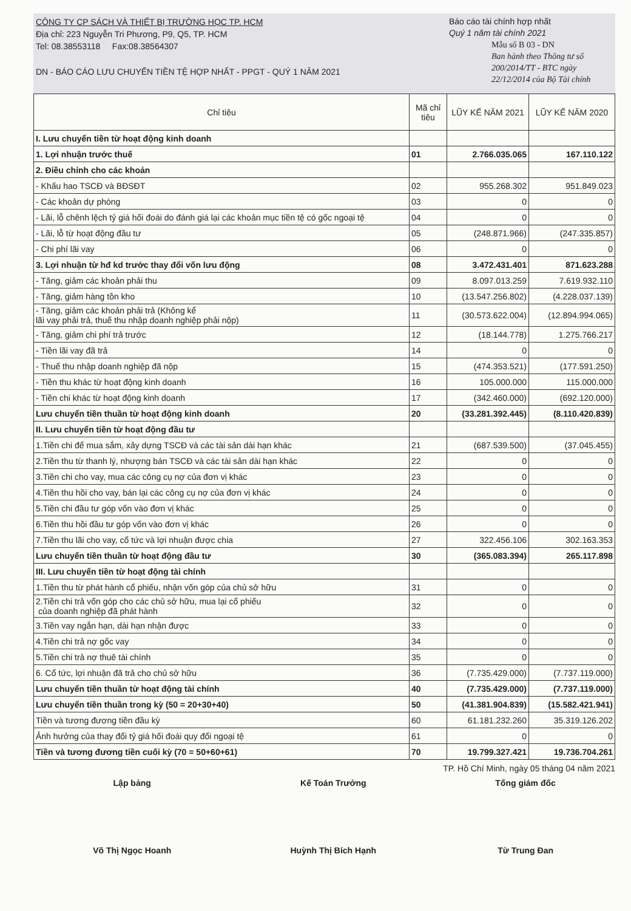CÔNG TY CP SÁCH VÀ THIẾT BỊ TRƯỜNG HỌC TP. HCM
Địa chỉ: 223 Nguyễn Tri Phương, P9, Q5, TP. HCM
Tel: 08.38553118 Fax:08.38564307
DN - BÁO CÁO LƯU CHUYỂN TIỀN TỆ HỢP NHẤT - PPGT - QUÝ 1 NĂM 2021
Báo cáo tài chính hợp nhất
Quý 1 năm tài chính 2021
Mẫu số B 03 - DN
Ban hành theo Thông tư số 200/2014/TT - BTC ngày 22/12/2014 của Bộ Tài chính
| Chỉ tiêu | Mã chỉ tiêu | LŨY KẾ NĂM 2021 | LŨY KẾ NĂM 2020 |
| --- | --- | --- | --- |
| I. Lưu chuyển tiền từ hoạt động kinh doanh | | | |
| 1. Lợi nhuận trước thuế | 01 | 2.766.035.065 | 167.110.122 |
| 2. Điều chỉnh cho các khoản | | | |
| - Khấu hao TSCĐ và BĐSĐT | 02 | 955.268.302 | 951.849.023 |
| - Các khoản dự phòng | 03 | 0 | 0 |
| - Lãi, lỗ chênh lệch tỷ giá hối đoái do đánh giá lại các khoản mục tiền tệ có gốc ngoại tệ | 04 | 0 | 0 |
| - Lãi, lỗ từ hoạt động đầu tư | 05 | (248.871.966) | (247.335.857) |
| - Chi phí lãi vay | 06 | 0 | 0 |
| 3. Lợi nhuận từ hđ kd trước thay đổi vốn lưu động | 08 | 3.472.431.401 | 871.623.288 |
| - Tăng, giảm các khoản phải thu | 09 | 8.097.013.259 | 7.619.932.110 |
| - Tăng, giảm hàng tồn kho | 10 | (13.547.256.802) | (4.228.037.139) |
| - Tăng, giảm các khoản phải trả (Không kể lãi vay phải trả, thuế thu nhập doanh nghiệp phải nộp) | 11 | (30.573.622.004) | (12.894.994.065) |
| - Tăng, giảm chi phí trả trước | 12 | (18.144.778) | 1.275.766.217 |
| - Tiền lãi vay đã trả | 14 | 0 | 0 |
| - Thuế thu nhập doanh nghiệp đã nộp | 15 | (474.353.521) | (177.591.250) |
| - Tiền thu khác từ hoạt động kinh doanh | 16 | 105.000.000 | 115.000.000 |
| - Tiền chi khác từ hoạt động kinh doanh | 17 | (342.460.000) | (692.120.000) |
| Lưu chuyển tiền thuần từ hoạt động kinh doanh | 20 | (33.281.392.445) | (8.110.420.839) |
| II. Lưu chuyển tiền từ hoạt động đầu tư | | | |
| 1.Tiền chi để mua sắm, xây dựng TSCĐ và các tài sản dài hạn khác | 21 | (687.539.500) | (37.045.455) |
| 2.Tiền thu từ thanh lý, nhượng bán TSCĐ và các tài sản dài hạn khác | 22 | 0 | 0 |
| 3.Tiền chi cho vay, mua các công cụ nợ của đơn vị khác | 23 | 0 | 0 |
| 4.Tiền thu hồi cho vay, bán lại các công cụ nợ của đơn vị khác | 24 | 0 | 0 |
| 5.Tiền chi đầu tư góp vốn vào đơn vị khác | 25 | 0 | 0 |
| 6.Tiền thu hồi đầu tư góp vốn vào đơn vị khác | 26 | 0 | 0 |
| 7.Tiền thu lãi cho vay, cổ tức và lợi nhuận được chia | 27 | 322.456.106 | 302.163.353 |
| Lưu chuyển tiền thuần từ hoạt động đầu tư | 30 | (365.083.394) | 265.117.898 |
| III. Lưu chuyển tiền từ hoạt động tài chính | | | |
| 1.Tiền thu từ phát hành cổ phiếu, nhận vốn góp của chủ sở hữu | 31 | 0 | 0 |
| 2.Tiền chi trả vốn góp cho các chủ sở hữu, mua lại cổ phiếu của doanh nghiệp đã phát hành | 32 | 0 | 0 |
| 3.Tiền vay ngắn hạn, dài hạn nhận được | 33 | 0 | 0 |
| 4.Tiền chi trả nợ gốc vay | 34 | 0 | 0 |
| 5.Tiền chi trả nợ thuê tài chính | 35 | 0 | 0 |
| 6. Cổ tức, lợi nhuận đã trả cho chủ sở hữu | 36 | (7.735.429.000) | (7.737.119.000) |
| Lưu chuyển tiền thuần từ hoạt động tài chính | 40 | (7.735.429.000) | (7.737.119.000) |
| Lưu chuyển tiền thuần trong kỳ (50 = 20+30+40) | 50 | (41.381.904.839) | (15.582.421.941) |
| Tiền và tương đương tiền đầu kỳ | 60 | 61.181.232.260 | 35.319.126.202 |
| Ảnh hưởng của thay đổi tỷ giá hối đoái quy đổi ngoại tệ | 61 | 0 | 0 |
| Tiền và tương đương tiền cuối kỳ (70 = 50+60+61) | 70 | 19.799.327.421 | 19.736.704.261 |
TP. Hồ Chí Minh, ngày 05 tháng 04 năm 2021
Lập bảng
Võ Thị Ngọc Hoanh
Kế Toán Trưởng
Huỳnh Thị Bích Hạnh
Tổng giám đốc
Từ Trung Đan